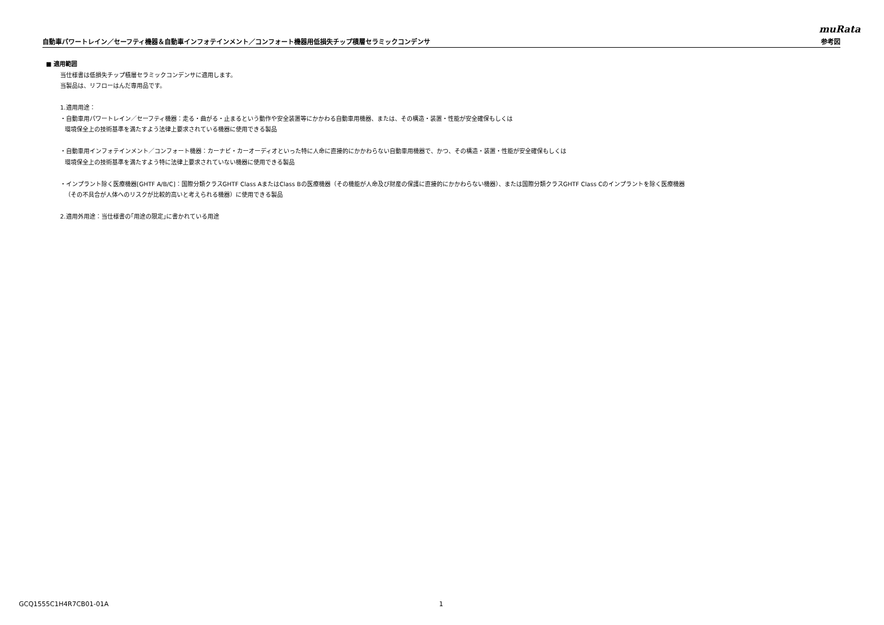muRata
自動車パワートレイン／セーフティ機器＆自動車インフォテインメント／コンフォート機器用低損失チップ積層セラミックコンデンサ 参考図
■ 適用範囲
当仕様書は低損失チップ積層セラミックコンデンサに適用します。
当製品は、リフローはんだ専用品です。
1.適用用途：
・自動車用パワートレイン／セーフティ機器：走る・曲がる・止まるという動作や安全装置等にかかわる自動車用機器、または、その構造・装置・性能が安全確保もしくは
環境保全上の技術基準を満たすよう法律上要求されている機器に使用できる製品
・自動車用インフォテインメント／コンフォート機器：カーナビ・カーオーディオといった特に人命に直接的にかかわらない自動車用機器で、かつ、その構造・装置・性能が安全確保もしくは
環境保全上の技術基準を満たすよう特に法律上要求されていない機器に使用できる製品
・インプラント除く医療機器[GHTF A/B/C]：国際分類クラスGHTF Class AまたはClass Bの医療機器（その機能が人命及び財産の保護に直接的にかかわらない機器）、または国際分類クラスGHTF Class Cのインプラントを除く医療機器
（その不具合が人体へのリスクが比較的高いと考えられる機器）に使用できる製品
2.適用外用途：当仕様書の｢用途の限定｣に書かれている用途
GCQ1555C1H4R7CB01-01A 1